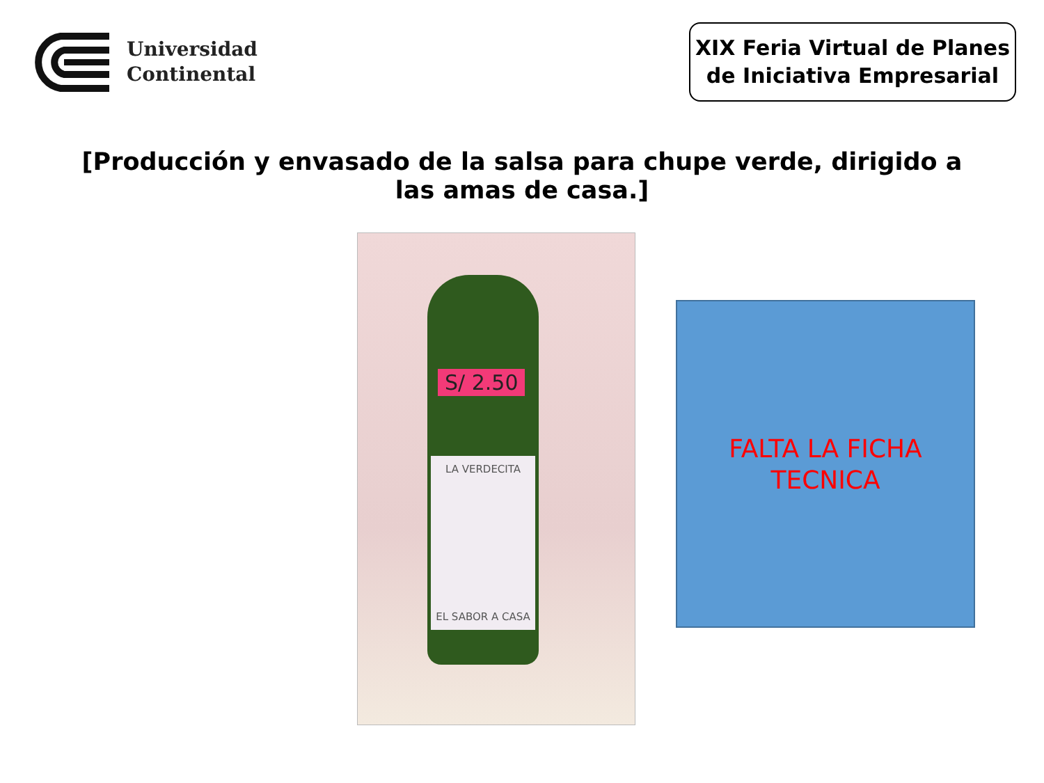Universidad
Continental
XIX Feria Virtual de Planes
de Iniciativa Empresarial
[Producción y envasado de la salsa para chupe verde, dirigido a las amas de casa.]
S/ 2.50
LA VERDECITA
EL SABOR A CASA
FALTA LA FICHA
TECNICA